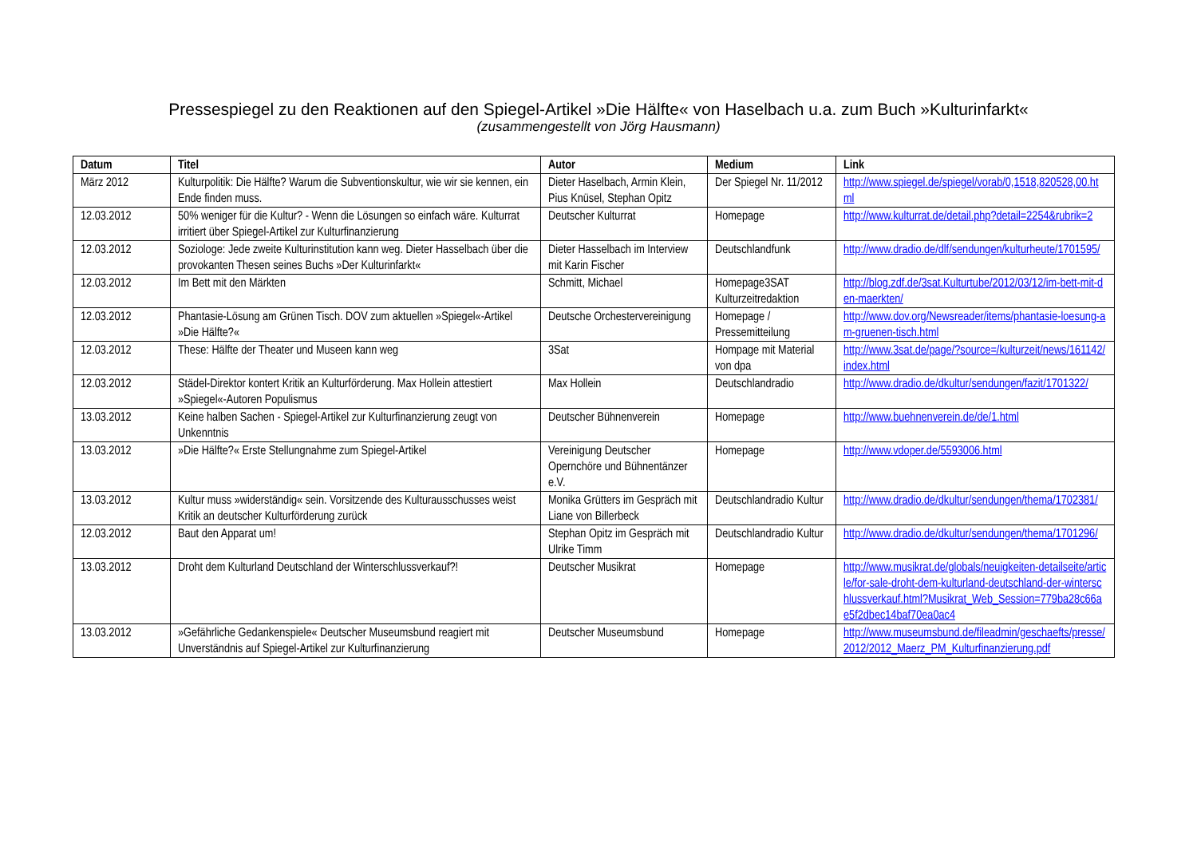Pressespiegel zu den Reaktionen auf den Spiegel-Artikel »Die Hälfte« von Haselbach u.a. zum Buch »Kulturinfarkt«
(zusammengestellt von Jörg Hausmann)
| Datum | Titel | Autor | Medium | Link |
| --- | --- | --- | --- | --- |
| März 2012 | Kulturpolitik: Die Hälfte? Warum die Subventionskultur, wie wir sie kennen, ein Ende finden muss. | Dieter Haselbach, Armin Klein, Pius Knüsel, Stephan Opitz | Der Spiegel Nr. 11/2012 | http://www.spiegel.de/spiegel/vorab/0,1518,820528,00.html |
| 12.03.2012 | 50% weniger für die Kultur? - Wenn die Lösungen so einfach wäre. Kulturrat irritiert über Spiegel-Artikel zur Kulturfinanzierung | Deutscher Kulturrat | Homepage | http://www.kulturrat.de/detail.php?detail=2254&rubrik=2 |
| 12.03.2012 | Soziologe: Jede zweite Kulturinstitution kann weg. Dieter Hasselbach über die provokanten Thesen seines Buchs »Der Kulturinfarkt« | Dieter Hasselbach im Interview mit Karin Fischer | Deutschlandfunk | http://www.dradio.de/dlf/sendungen/kulturheute/1701595/ |
| 12.03.2012 | Im Bett mit den Märkten | Schmitt, Michael | Homepage3SAT Kulturzeitredaktion | http://blog.zdf.de/3sat.Kulturtube/2012/03/12/im-bett-mit-den-maerkten/ |
| 12.03.2012 | Phantasie-Lösung am Grünen Tisch. DOV zum aktuellen »Spiegel«-Artikel »Die Hälfte?« | Deutsche Orchestervereinigung | Homepage / Pressemitteilung | http://www.dov.org/Newsreader/items/phantasie-loesung-am-gruenen-tisch.html |
| 12.03.2012 | These: Hälfte der Theater und Museen kann weg | 3Sat | Hompage mit Material von dpa | http://www.3sat.de/page/?source=/kulturzeit/news/161142/index.html |
| 12.03.2012 | Städel-Direktor kontert Kritik an Kulturförderung. Max Hollein attestiert »Spiegel«-Autoren Populismus | Max Hollein | Deutschlandradio | http://www.dradio.de/dkultur/sendungen/fazit/1701322/ |
| 13.03.2012 | Keine halben Sachen - Spiegel-Artikel zur Kulturfinanzierung zeugt von Unkenntnis | Deutscher Bühnenverein | Homepage | http://www.buehnenverein.de/de/1.html |
| 13.03.2012 | »Die Hälfte?« Erste Stellungnahme zum Spiegel-Artikel | Vereinigung Deutscher Opernchöre und Bühnentänzer e.V. | Homepage | http://www.vdoper.de/5593006.html |
| 13.03.2012 | Kultur muss »widerständig« sein. Vorsitzende des Kulturausschusses weist Kritik an deutscher Kulturförderung zurück | Monika Grütters im Gespräch mit Liane von Billerbeck | Deutschlandradio Kultur | http://www.dradio.de/dkultur/sendungen/thema/1702381/ |
| 12.03.2012 | Baut den Apparat um! | Stephan Opitz im Gespräch mit Ulrike Timm | Deutschlandradio Kultur | http://www.dradio.de/dkultur/sendungen/thema/1701296/ |
| 13.03.2012 | Droht dem Kulturland Deutschland der Winterschlussverkauf?! | Deutscher Musikrat | Homepage | http://www.musikrat.de/globals/neuigkeiten-detailseite/article/for-sale-droht-dem-kulturland-deutschland-der-winterschlussverkauf.html?Musikrat_Web_Session=779ba28c66ae5f2dbec14baf70ea0ac4 |
| 13.03.2012 | »Gefährliche Gedankenspiele« Deutscher Museumsbund reagiert mit Unverständnis auf Spiegel-Artikel zur Kulturfinanzierung | Deutscher Museumsbund | Homepage | http://www.museumsbund.de/fileadmin/geschaefts/presse/2012/2012_Maerz_PM_Kulturfinanzierung.pdf |